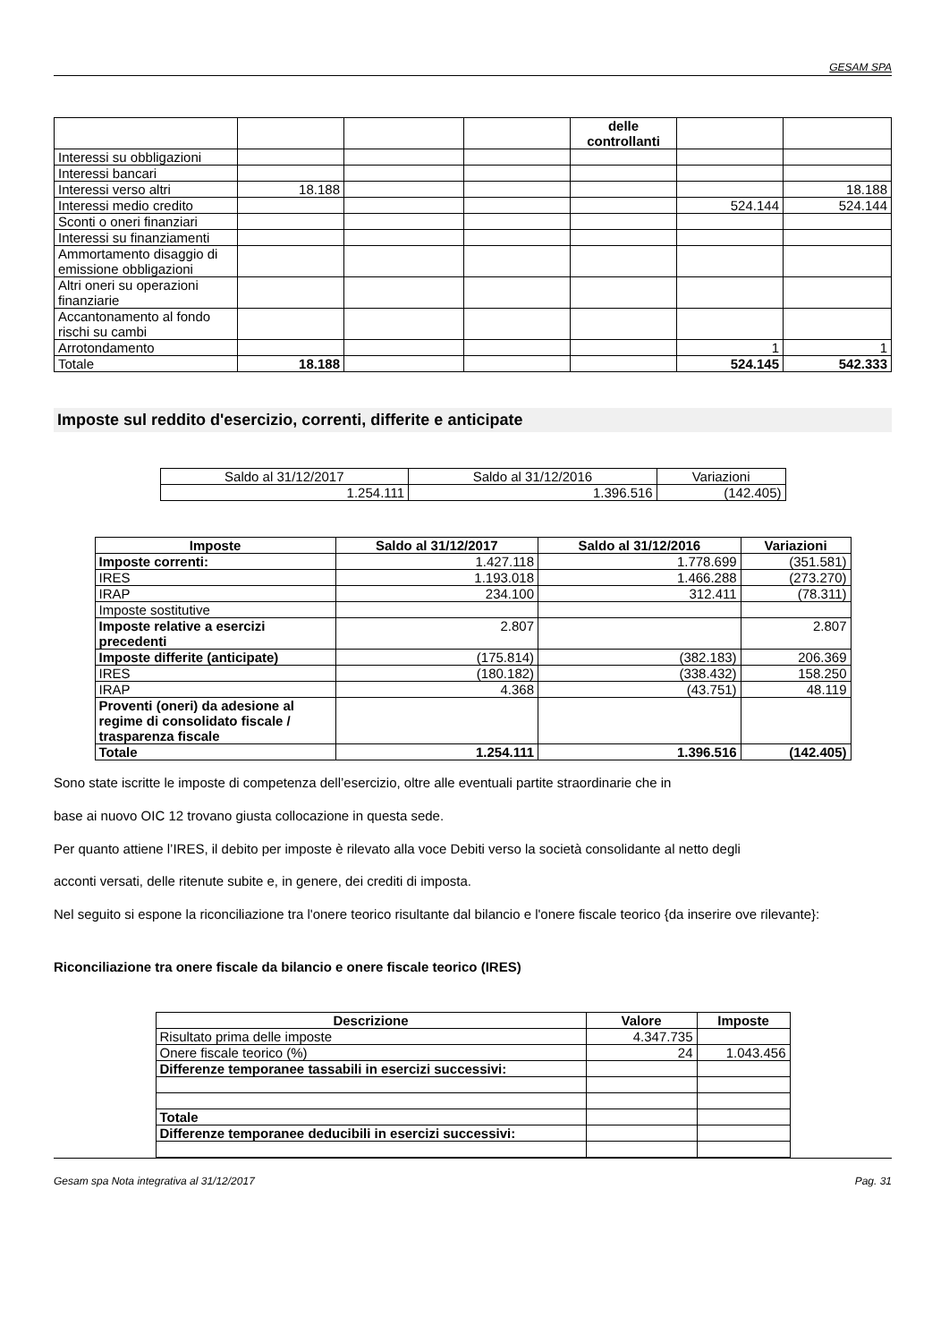GESAM SPA
| | | | | delle controllanti | | |
| Interessi su obbligazioni | | | | | | |
| Interessi bancari | | | | | | |
| Interessi verso altri | 18.188 | | | | | 18.188 |
| Interessi medio credito | | | | | 524.144 | 524.144 |
| Sconti o oneri finanziari | | | | | | |
| Interessi su finanziamenti | | | | | | |
| Ammortamento disaggio di emissione obbligazioni | | | | | | |
| Altri oneri su operazioni finanziarie | | | | | | |
| Accantonamento al fondo rischi su cambi | | | | | | |
| Arrotondamento | | | | | 1 | 1 |
| Totale | 18.188 | | | | 524.145 | 542.333 |
Imposte sul reddito d'esercizio, correnti, differite e anticipate
| Saldo al 31/12/2017 | Saldo al 31/12/2016 | Variazioni |
| 1.254.111 | 1.396.516 | (142.405) |
| Imposte | Saldo al 31/12/2017 | Saldo al 31/12/2016 | Variazioni |
| --- | --- | --- | --- |
| Imposte correnti: | 1.427.118 | 1.778.699 | (351.581) |
| IRES | 1.193.018 | 1.466.288 | (273.270) |
| IRAP | 234.100 | 312.411 | (78.311) |
| Imposte sostitutive | | | |
| Imposte relative a esercizi precedenti | 2.807 | | 2.807 |
| Imposte differite (anticipate) | (175.814) | (382.183) | 206.369 |
| IRES | (180.182) | (338.432) | 158.250 |
| IRAP | 4.368 | (43.751) | 48.119 |
| Proventi (oneri) da adesione al regime di consolidato fiscale / trasparenza fiscale | | | |
| Totale | 1.254.111 | 1.396.516 | (142.405) |
Sono state iscritte le imposte di competenza dell’esercizio, oltre alle eventuali partite straordinarie che in
base ai nuovo OIC 12 trovano giusta collocazione in questa sede.
Per quanto attiene l’IRES, il debito per imposte è rilevato alla voce Debiti verso la società consolidante al netto degli
acconti versati, delle ritenute subite e, in genere, dei crediti di imposta.
Nel seguito si espone la riconciliazione tra l'onere teorico risultante dal bilancio e l'onere fiscale teorico {da inserire ove rilevante}:
Riconciliazione tra onere fiscale da bilancio e onere fiscale teorico (IRES)
| Descrizione | Valore | Imposte |
| --- | --- | --- |
| Risultato prima delle imposte | 4.347.735 | |
| Onere fiscale teorico (%) | 24 | 1.043.456 |
| Differenze temporanee tassabili in esercizi successivi: | | |
| Totale | | |
| Differenze temporanee deducibili in esercizi successivi: | | |
Gesam spa Nota integrativa al 31/12/2017 Pag. 31